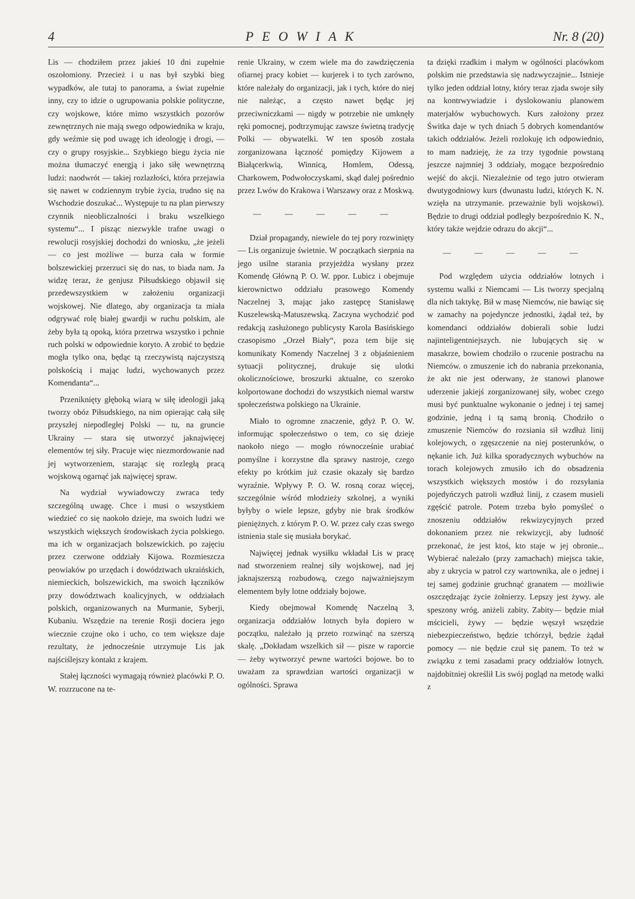4 PEOWIAK Nr. 8 (20)
Lis — chodziłem przez jakieś 10 dni zupełnie oszołomiony. Przecież i u nas był szybki bieg wypadków, ale tutaj to panorama, a świat zupełnie inny, czy to idzie o ugrupowania polskie polityczne, czy wojskowe, które mimo wszystkich pozorów zewnętrznych nie mają swego odpowiednika w kraju, gdy weźmie się pod uwagę ich ideologję i drogi, — czy o grupy rosyjskie... Szybkiego biegu życia nie można tłumaczyć energją i jako siłę wewnętrzną ludzi: naodwrót — takiej rozlazłości, która przejawia się nawet w codziennym trybie życia, trudno się na Wschodzie doszukać... Występuje tu na plan pierwszy czynnik nieobliczalności i braku wszelkiego systemu“... I pisząc niezwykle trafne uwagi o rewolucji rosyjskiej dochodzi do wniosku, „że jeżeli — co jest możliwe — burza cała w formie bolszewickiej przerzuci się do nas, to biada nam. Ja widzę teraz, że genjusz Piłsudskiego objawił się przedewszystkiem w założeniu organizacji wojskowej. Nie dlatego, aby organizacja ta miała odgrywać rolę białej gwardji w ruchu polskim, ale żeby była tą opoką, która przetrwa wszystko i pchnie ruch polski w odpowiednie koryto. A zrobić to będzie mogła tylko ona, będąc tą rzeczywistą najczystszą polskością i mając ludzi, wychowanych przez Komendanta“...
Przeniknięty głęboką wiarą w siłę ideologji jaką tworzy obóz Piłsudskiego, na nim opierając całą siłę przyszłej niepodległej Polski — tu, na gruncie Ukrainy — stara się utworzyć jaknajwięcej elementów tej siły. Pracuje więc niezmordowanie nad jej wytworzeniem, starając się rozległą pracą wojskową ogarnąć jak najwięcej spraw.
Na wydział wywiadowczy zwraca tedy szczególną uwagę. Chce i musi o wszystkiem wiedzieć co się naokoło dzieje, ma swoich ludzi we wszystkich większych środowiskach życia polskiego. ma ich w organizacjach bolszewickich. po zajęciu przez czerwone oddziały Kijowa. Rozmieszcza peowiaków po urzędach i dowództwach ukraińskich, niemieckich, bolszewickich, ma swoich łączników przy dowództwach koalicyjnych, w oddziałach polskich, organizowanych na Murmanie, Syberji, Kubaniu. Wszędzie na terenie Rosji dociera jego wiecznie czujne oko i ucho, co tem większe daje rezultaty, że jednocześnie utrzymuje Lis jak najściślejszy kontakt z krajem.
Stałej łączności wymagają również placówki P. O. W. rozrzucone na te-
renie Ukrainy, w czem wiele ma do zawdzięczenia ofiarnej pracy kobiet — kurjerek i to tych zarówno, które należały do organizacji, jak i tych, które do niej nie należąc, a często nawet będąc jej przeciwniczkami — nigdy w potrzebie nie umknęły ręki pomocnej, podtrzymując zawsze świetną tradycję Polki — obywatelki. W ten sposób została zorganizowana łączność pomiędzy Kijowem a Białącerkwią, Winnicą, Homlem, Odessą, Charkowem, Podwołoczyskami, skąd dalej pośrednio przez Lwów do Krakowa i Warszawy oraz z Moskwą.
— — — — —
Dział propagandy, niewiele do tej pory rozwinięty — Lis organizuje świetnie. W początkach sierpnia na jego usilne starania przyjeżdża wysłany przez Komendę Główną P. O. W. ppor. Lubicz i obejmuje kierownictwo oddziału prasowego Komendy Naczelnej 3, mając jako zastępcę Stanisławę Kuszelewską-Matuszewską. Zaczyna wychodzić pod redakcją zasłużonego publicysty Karola Basińskiego czasopismo „Orzeł Biały“, poza tem bije się komunikaty Komendy Naczelnej 3 z objaśnieniem sytuacji politycznej, drukuje się ulotki okolicznościowe, broszurki aktualne, co szeroko kolportowane dochodzi do wszystkich niemal warstw społeczeństwa polskiego na Ukrainie.
Miało to ogromne znaczenie, gdyż P. O. W. informując społeczeństwo o tem, co się dzieje naokoło niego — mogło równocześnie urabiać pomyślne i korzystne dla sprawy nastroje, czego efekty po krótkim już czasie okazały się bardzo wyraźnie. Wpływy P. O. W. rosną coraz więcej, szczególnie wśród młodzieży szkolnej, a wyniki byłyby o wiele lepsze, gdyby nie brak środków pieniężnych. z którym P. O. W. przez cały czas swego istnienia stale się musiała borykać.
Najwięcej jednak wysiłku wkładał Lis w pracę nad stworzeniem realnej siły wojskowej, nad jej jaknajszerszą rozbudową, czego najważniejszym elementem były lotne oddziały bojowe.
Kiedy obejmował Komendę Naczelną 3, organizacja oddziałów lotnych była dopiero w początku, należało ją przeto rozwinąć na szerszą skalę. „Dokładam wszelkich sił — pisze w raporcie — żeby wytworzyć pewne wartości bojowe. bo to uważam za sprawdzian wartości organizacji w ogólności. Sprawa
ta dzięki rzadkim i małym w ogólności placówkom polskim nie przedstawia się nadzwyczajnie... Istnieje tylko jeden oddział lotny, który teraz zjada swoje siły na kontrwywiadzie i dyslokowaniu planowem materjałów wybuchowych. Kurs założony przez Świtka daje w tych dniach 5 dobrych komendantów takich oddziałów. Jeżeli rozlokuję ich odpowiednio, to mam nadzieję, że za trzy tygodnie powstaną jeszcze najmniej 3 oddziały, mogące bezpośrednio wejść do akcji. Niezależnie od tego jutro otwieram dwutygodniowy kurs (dwunastu ludzi, których K. N. wzięła na utrzymanie. przeważnie byli wojskowi). Będzie to drugi oddział podległy bezpośrednio K. N., który także wejdzie odrazu do akcji“...
— — — — —
Pod względem użycia oddziałów lotnych i systemu walki z Niemcami — Lis tworzy specjalną dla nich taktykę. Bił w masę Niemców, nie bawiąc się w zamachy na pojedyncze jednostki, żądał też, by komendanci oddziałów dobierali sobie ludzi najinteligentniejszych. nie lubujących się w masakrze, bowiem chodziło o rzucenie postrachu na Niemców. o zmuszenie ich do nabrania przekonania, że akt nie jest oderwany, że stanowi planowe uderzenie jakiejś zorganizowanej siły, wobec czego musi być punktualne wykonanie o jednej i tej samej godzinie, jedną i tą samą bronią. Chodziło o zmuszenie Niemców do rozsiania sił wzdłuż linij kolejowych, o zgęszczenie na niej posterunków, o nękanie ich. Już kilka sporadycznych wybuchów na torach kolejowych zmusiło ich do obsadzenia wszystkich większych mostów i do rozsyłania pojedyńczych patroli wzdłuż linij, z czasem musieli zgęścić patrole. Potem trzeba było pomyśleć o znoszeniu oddziałów rekwizycyjnych przed dokonaniem przez nie rekwizycji, aby ludność przekonać, że jest ktoś, kto staje w jej obronie... Wybierać należało (przy zamachach) miejsca takie, aby z ukrycia w patrol czy wartownika, ale o jednej i tej samej godzinie gruchnąć granatem — możliwie oszczędzając życie żołnierzy. Lepszy jest żywy. ale speszony wróg. aniżeli zabity. Zabity— będzie miał mścicieli, żywy — będzie węszył wszędzie niebezpieczeństwo, będzie tchórzył, będzie żądał pomocy — nie będzie czuł się panem. To też w związku z temi zasadami pracy oddziałów lotnych. najdobitniej określił Lis swój pogląd na metodę walki z